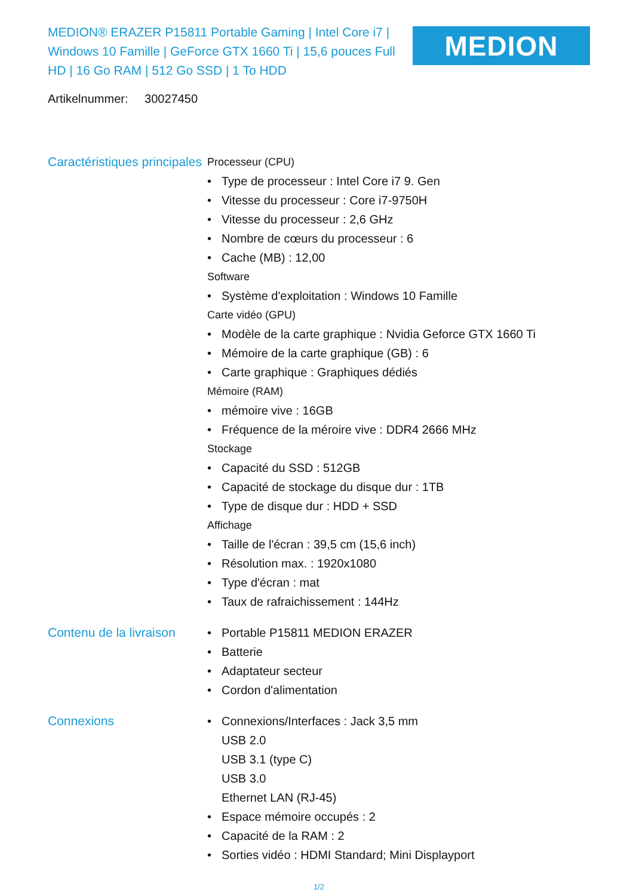MEDION® ERAZER P15811 Portable Gaming | Intel Core i7 | Windows 10 Famille | GeForce GTX 1660 Ti | 15,6 pouces Full HD | 16 Go RAM | 512 Go SSD | 1 To HDD
MEDION
Artikelnummer: 30027450
Caractéristiques principales
Processeur (CPU)
• Type de processeur : Intel Core i7 9. Gen
• Vitesse du processeur : Core i7-9750H
• Vitesse du processeur : 2,6 GHz
• Nombre de cœurs du processeur : 6
• Cache (MB) : 12,00
Software
• Système d'exploitation : Windows 10 Famille
Carte vidéo (GPU)
• Modèle de la carte graphique : Nvidia Geforce GTX 1660 Ti
• Mémoire de la carte graphique (GB) : 6
• Carte graphique : Graphiques dédiés
Mémoire (RAM)
• mémoire vive : 16GB
• Fréquence de la méroire vive : DDR4 2666 MHz
Stockage
• Capacité du SSD : 512GB
• Capacité de stockage du disque dur : 1TB
• Type de disque dur : HDD + SSD
Affichage
• Taille de l'écran : 39,5 cm (15,6 inch)
• Résolution max. : 1920x1080
• Type d'écran : mat
• Taux de rafraichissement : 144Hz
Contenu de la livraison
• Portable P15811 MEDION ERAZER
• Batterie
• Adaptateur secteur
• Cordon d'alimentation
Connexions • Connexions/Interfaces : Jack 3,5 mm
USB 2.0
USB 3.1 (type C)
USB 3.0
Ethernet LAN (RJ-45)
• Espace mémoire occupés : 2
• Capacité de la RAM : 2
• Sorties vidéo : HDMI Standard; Mini Displayport
1/2